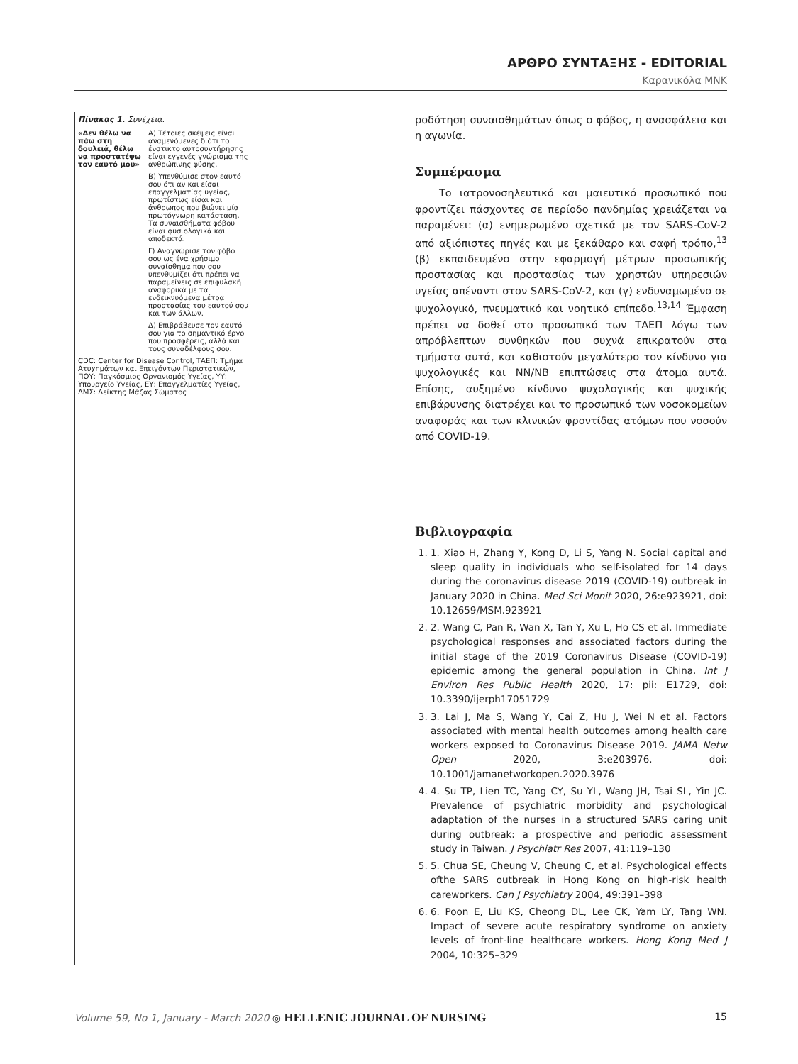ΑΡΘΡΟ ΣΥΝΤΑΞΗΣ - EDITORIAL
Καρανικόλα ΜΝΚ
Πίνακας 1. Συνέχεια.
| «Δεν θέλω να πάω στη δουλειά, θέλω να προστατέψω τον εαυτό μου» | Α) Τέτοιες σκέψεις είναι αναμενόμενες διότι το ένστικτο αυτοσυντήρησης είναι εγγενές γνώρισμα της ανθρώπινης φύσης. |
| | Β) Υπενθύμισε στον εαυτό σου ότι αν και είσαι επαγγελματίας υγείας, πρωτίστως είσαι και άνθρωπος που βιώνει μία πρωτόγνωρη κατάσταση. Τα συναισθήματα φόβου είναι φυσιολογικά και αποδεκτά. |
| | Γ) Αναγνώρισε τον φόβο σου ως ένα χρήσιμο συναίσθημα που σου υπενθυμίζει ότι πρέπει να παραμείνεις σε επιφυλακή αναφορικά με τα ενδεικνυόμενα μέτρα προστασίας του εαυτού σου και των άλλων. |
| | Δ) Επιβράβευσε τον εαυτό σου για το σημαντικό έργο που προσφέρεις, αλλά και τους συναδέλφους σου. |
| CDC: Center for Disease Control, ΤΑΕΠ: Τμήμα Ατυχημάτων και Επειγόντων Περιστατικών, ΠΟΥ: Παγκόσμιος Οργανισμός Υγείας, ΥΥ: Υπουργείο Υγείας, ΕΥ: Επαγγελματίες Υγείας, ΔΜΣ: Δείκτης Μάζας Σώματος | |
ροδότηση συναισθημάτων όπως ο φόβος, η ανασφάλεια και η αγωνία.
Συμπέρασμα
Το ιατρονοσηλευτικό και μαιευτικό προσωπικό που φροντίζει πάσχοντες σε περίοδο πανδημίας χρειάζεται να παραμένει: (α) ενημερωμένο σχετικά με τον SARS-CoV-2 από αξιόπιστες πηγές και με ξεκάθαρο και σαφή τρόπο,<sup>13</sup> (β) εκπαιδευμένο στην εφαρμογή μέτρων προσωπικής προστασίας και προστασίας των χρηστών υπηρεσιών υγείας απέναντι στον SARS-CoV-2, και (γ) ενδυναμωμένο σε ψυχολογικό, πνευματικό και νοητικό επίπεδο.<sup>13,14</sup> Έμφαση πρέπει να δοθεί στο προσωπικό των ΤΑΕΠ λόγω των απρόβλεπτων συνθηκών που συχνά επικρατούν στα τμήματα αυτά, και καθιστούν μεγαλύτερο τον κίνδυνο για ψυχολογικές και ΝΝ/ΝΒ επιπτώσεις στα άτομα αυτά. Επίσης, αυξημένο κίνδυνο ψυχολογικής και ψυχικής επιβάρυνσης διατρέχει και το προσωπικό των νοσοκομείων αναφοράς και των κλινικών φροντίδας ατόμων που νοσούν από COVID-19.
Βιβλιογραφία
1. 1. Xiao H, Zhang Y, Kong D, Li S, Yang N. Social capital and sleep quality in individuals who self-isolated for 14 days during the coronavirus disease 2019 (COVID-19) outbreak in January 2020 in China. Med Sci Monit 2020, 26:e923921, doi: 10.12659/MSM.923921
2. 2. Wang C, Pan R, Wan X, Tan Y, Xu L, Ho CS et al. Immediate psychological responses and associated factors during the initial stage of the 2019 Coronavirus Disease (COVID-19) epidemic among the general population in China. Int J Environ Res Public Health 2020, 17: pii: E1729, doi: 10.3390/ijerph17051729
3. 3. Lai J, Ma S, Wang Y, Cai Z, Hu J, Wei N et al. Factors associated with mental health outcomes among health care workers exposed to Coronavirus Disease 2019. JAMA Netw Open 2020, 3:e203976. doi: 10.1001/jamanetworkopen.2020.3976
4. 4. Su TP, Lien TC, Yang CY, Su YL, Wang JH, Tsai SL, Yin JC. Prevalence of psychiatric morbidity and psychological adaptation of the nurses in a structured SARS caring unit during outbreak: a prospective and periodic assessment study in Taiwan. J Psychiatr Res 2007, 41:119–130
5. 5. Chua SE, Cheung V, Cheung C, et al. Psychological effects ofthe SARS outbreak in Hong Kong on high-risk health careworkers. Can J Psychiatry 2004, 49:391–398
6. 6. Poon E, Liu KS, Cheong DL, Lee CK, Yam LY, Tang WN. Impact of severe acute respiratory syndrome on anxiety levels of front-line healthcare workers. Hong Kong Med J 2004, 10:325–329
Volume 59, No 1, January - March 2020 ◎ HELLENIC JOURNAL OF NURSING
15